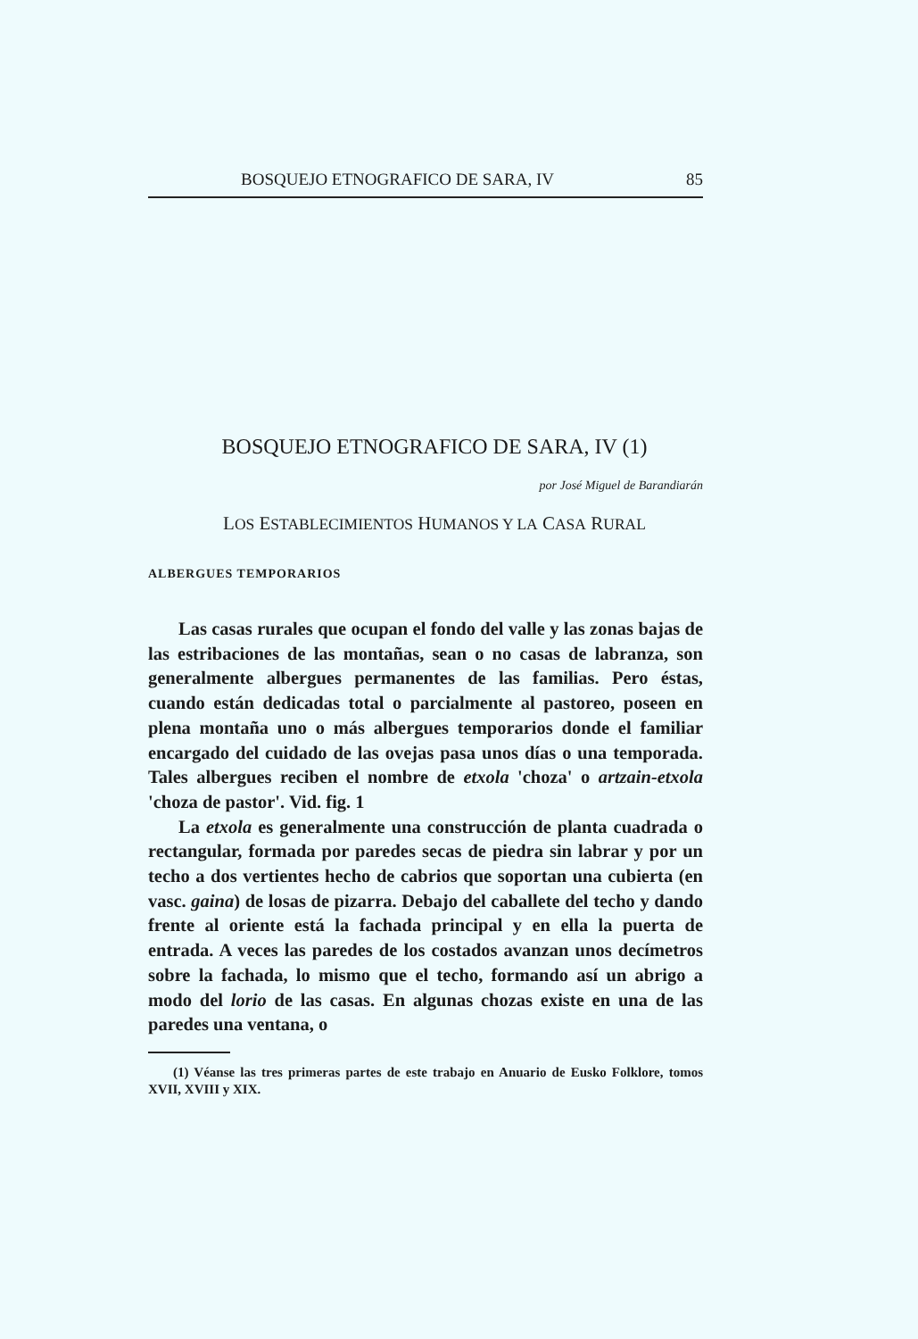BOSQUEJO ETNOGRAFICO DE SARA, IV 85
BOSQUEJO ETNOGRAFICO DE SARA, IV (1)
por José Miguel de Barandiarán
LOS ESTABLECIMIENTOS HUMANOS Y LA CASA RURAL
ALBERGUES TEMPORARIOS
Las casas rurales que ocupan el fondo del valle y las zonas bajas de las estribaciones de las montañas, sean o no casas de labranza, son generalmente albergues permanentes de las familias. Pero éstas, cuando están dedicadas total o parcialmente al pastoreo, poseen en plena montaña uno o más albergues temporarios donde el familiar encargado del cuidado de las ovejas pasa unos días o una temporada. Tales albergues reciben el nombre de etxola 'choza' o artzain-etxola 'choza de pastor'. Vid. fig. 1
La etxola es generalmente una construcción de planta cuadrada o rectangular, formada por paredes secas de piedra sin labrar y por un techo a dos vertientes hecho de cabrios que soportan una cubierta (en vasc. gaina) de losas de pizarra. Debajo del caballete del techo y dando frente al oriente está la fachada principal y en ella la puerta de entrada. A veces las paredes de los costados avanzan unos decímetros sobre la fachada, lo mismo que el techo, formando así un abrigo a modo del lorio de las casas. En algunas chozas existe en una de las paredes una ventana, o
(1) Véanse las tres primeras partes de este trabajo en Anuario de Eusko Folklore, tomos XVII, XVIII y XIX.